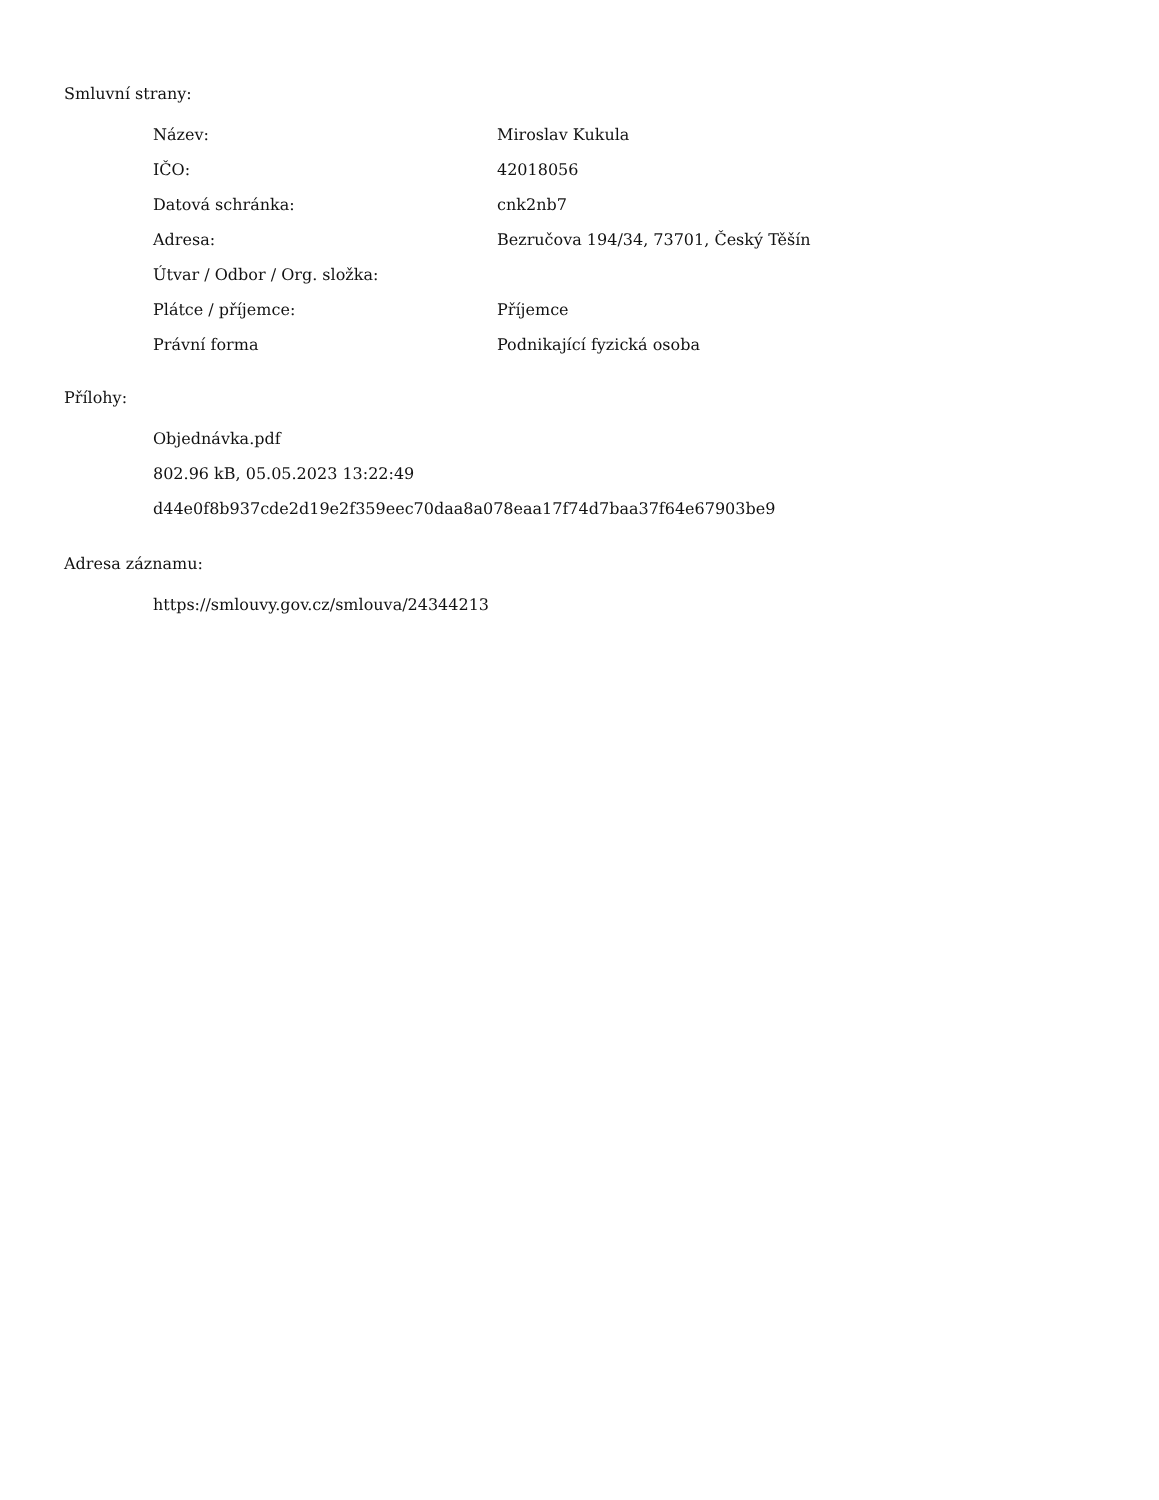Smluvní strany:
| Název: | Miroslav Kukula |
| IČO: | 42018056 |
| Datová schránka: | cnk2nb7 |
| Adresa: | Bezručova 194/34, 73701, Český Těšín |
| Útvar / Odbor / Org. složka: | |
| Plátce / příjemce: | Příjemce |
| Právní forma | Podnikající fyzická osoba |
Přílohy:
Objednávka.pdf
802.96 kB, 05.05.2023 13:22:49
d44e0f8b937cde2d19e2f359eec70daa8a078eaa17f74d7baa37f64e67903be9
Adresa záznamu:
https://smlouvy.gov.cz/smlouva/24344213